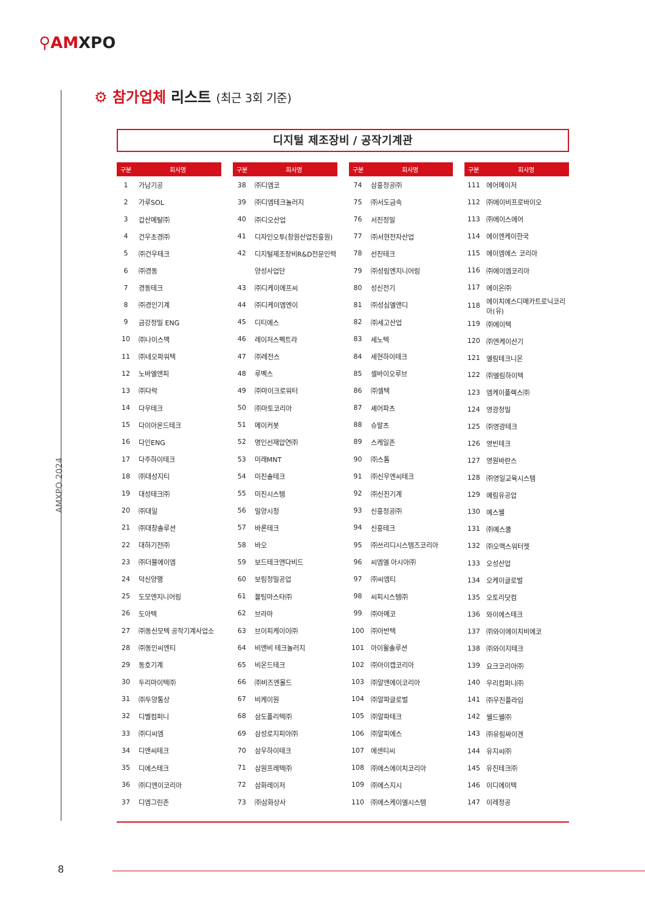⚲AMXPO
AMXPO 2024
⚙ 참가업체 리스트 (최근 3회 기준)
디지털 제조장비 / 공작기계관
| 구분 | 회사명 |
| --- | --- |
| 1 | 가남기공 |
| 2 | 가루SOL |
| 3 | 갑산메탈㈜ |
| 4 | 건우초경㈜ |
| 5 | ㈜건우테크 |
| 6 | ㈜경동 |
| 7 | 경동테크 |
| 8 | ㈜경인기계 |
| 9 | 금강정밀 ENG |
| 10 | ㈜나이스맥 |
| 11 | ㈜네오파워텍 |
| 12 | 노바엘앤피 |
| 13 | ㈜다락 |
| 14 | 다우테크 |
| 15 | 다이아몬드테크 |
| 16 | 다인ENG |
| 17 | 다주하이테크 |
| 18 | ㈜대성지티 |
| 19 | 대성테크㈜ |
| 20 | ㈜대일 |
| 21 | ㈜대창솔루션 |
| 22 | 대하기전㈜ |
| 23 | ㈜더블에이엠 |
| 24 | 덕신양행 |
| 25 | 도모엔지니어링 |
| 26 | 도아텍 |
| 27 | ㈜동신모텍 공작기계사업소 |
| 28 | ㈜동인씨엔티 |
| 29 | 동호기계 |
| 30 | 두리마이텍㈜ |
| 31 | ㈜두양통상 |
| 32 | 디벨컴퍼니 |
| 33 | ㈜디씨엠 |
| 34 | 디앤씨테크 |
| 35 | 디에스테크 |
| 36 | ㈜디엔이코리아 |
| 37 | 디엠그린존 |
| 구분 | 회사명 |
| --- | --- |
| 38 | ㈜디엠코 |
| 39 | ㈜디엠테크놀러지 |
| 40 | ㈜디오산업 |
| 41 | 디자인오투(창원산업진흥원) |
| 42 | 디지털제조장비R&D전문인력 |
| | 양성사업단 |
| 43 | ㈜디케이에프씨 |
| 44 | ㈜디케이엠엔이 |
| 45 | 디티에스 |
| 46 | 레이저스펙트라 |
| 47 | ㈜레전스 |
| 48 | 루벡스 |
| 49 | ㈜마이크로워터 |
| 50 | ㈜마토코리아 |
| 51 | 메이커봇 |
| 52 | 명인선재압연㈜ |
| 53 | 미래MNT |
| 54 | 미진솔테크 |
| 55 | 미진시스템 |
| 56 | 밀양시청 |
| 57 | 바론테크 |
| 58 | 바오 |
| 59 | 보드테크앤다비드 |
| 60 | 보림정밀공업 |
| 61 | 볼팅마스타㈜ |
| 62 | 브라마 |
| 63 | 브이피케이이㈜ |
| 64 | 비앤비 테크놀러지 |
| 65 | 비온드테크 |
| 66 | ㈜비즈엔몰드 |
| 67 | 비케이원 |
| 68 | 삼도폴리텍㈜ |
| 69 | 삼성로지피아㈜ |
| 70 | 삼우하이테크 |
| 71 | 삼원프레텍㈜ |
| 72 | 삼화레이저 |
| 73 | ㈜삼화상사 |
| 구분 | 회사명 |
| --- | --- |
| 74 | 삼흥정공㈜ |
| 75 | ㈜서도금속 |
| 76 | 서진정밀 |
| 77 | ㈜서현전자산업 |
| 78 | 선진테크 |
| 79 | ㈜성림엔지니어링 |
| 80 | 성신전기 |
| 81 | ㈜성심엘앤디 |
| 82 | ㈜세고산업 |
| 83 | 세노텍 |
| 84 | 세현하이테크 |
| 85 | 셀바이오루브 |
| 86 | ㈜셀텍 |
| 87 | 셰어파츠 |
| 88 | 슈말츠 |
| 89 | 스케일존 |
| 90 | ㈜스톰 |
| 91 | ㈜신우엔씨테크 |
| 92 | ㈜신진기계 |
| 93 | 신흥정공㈜ |
| 94 | 신흥테크 |
| 95 | ㈜쓰리디시스템즈코리아 |
| 96 | 씨엠엘 아시아㈜ |
| 97 | ㈜씨엠티 |
| 98 | 씨피시스템㈜ |
| 99 | ㈜아메코 |
| 100 | ㈜아반텍 |
| 101 | 아이윌솔루션 |
| 102 | ㈜아이캡코리아 |
| 103 | ㈜알앤에이코리아 |
| 104 | ㈜알파글로벌 |
| 105 | ㈜알파테크 |
| 106 | ㈜알피에스 |
| 107 | 에센티씨 |
| 108 | ㈜에스에이치코리아 |
| 109 | ㈜에스지시 |
| 110 | ㈜에스케이엘시스템 |
| 구분 | 회사명 |
| --- | --- |
| 111 | 에어메이저 |
| 112 | ㈜에이비프로바이오 |
| 113 | ㈜에이스에어 |
| 114 | 에이엔케이한국 |
| 115 | 에이엠에스 코리아 |
| 116 | ㈜에이엠코리아 |
| 117 | 에이온㈜ |
| 118 | 에이치에스디메카트로닉코리아(유) |
| 119 | ㈜에이텍 |
| 120 | ㈜엔케이산기 |
| 121 | 엘림테크니온 |
| 122 | ㈜엘림하이텍 |
| 123 | 엠케이폴렉스㈜ |
| 124 | 영광정밀 |
| 125 | ㈜영광테크 |
| 126 | 영빈테크 |
| 127 | 영원바란스 |
| 128 | ㈜영일교육시스템 |
| 129 | 예림유공압 |
| 130 | 예스웰 |
| 131 | ㈜예스쿨 |
| 132 | ㈜오맥스워터젯 |
| 133 | 오성산업 |
| 134 | 오케이글로벌 |
| 135 | 오토리닷컴 |
| 136 | 와이에스테크 |
| 137 | ㈜와이에이치비에코 |
| 138 | ㈜와이지테크 |
| 139 | 요크코리아㈜ |
| 140 | 우리컴퍼니㈜ |
| 141 | ㈜우진플라임 |
| 142 | 웰드웰㈜ |
| 143 | ㈜유림싸이겐 |
| 144 | 유지씨㈜ |
| 145 | 유진테크㈜ |
| 146 | 이디에이텍 |
| 147 | 이레정공 |
8